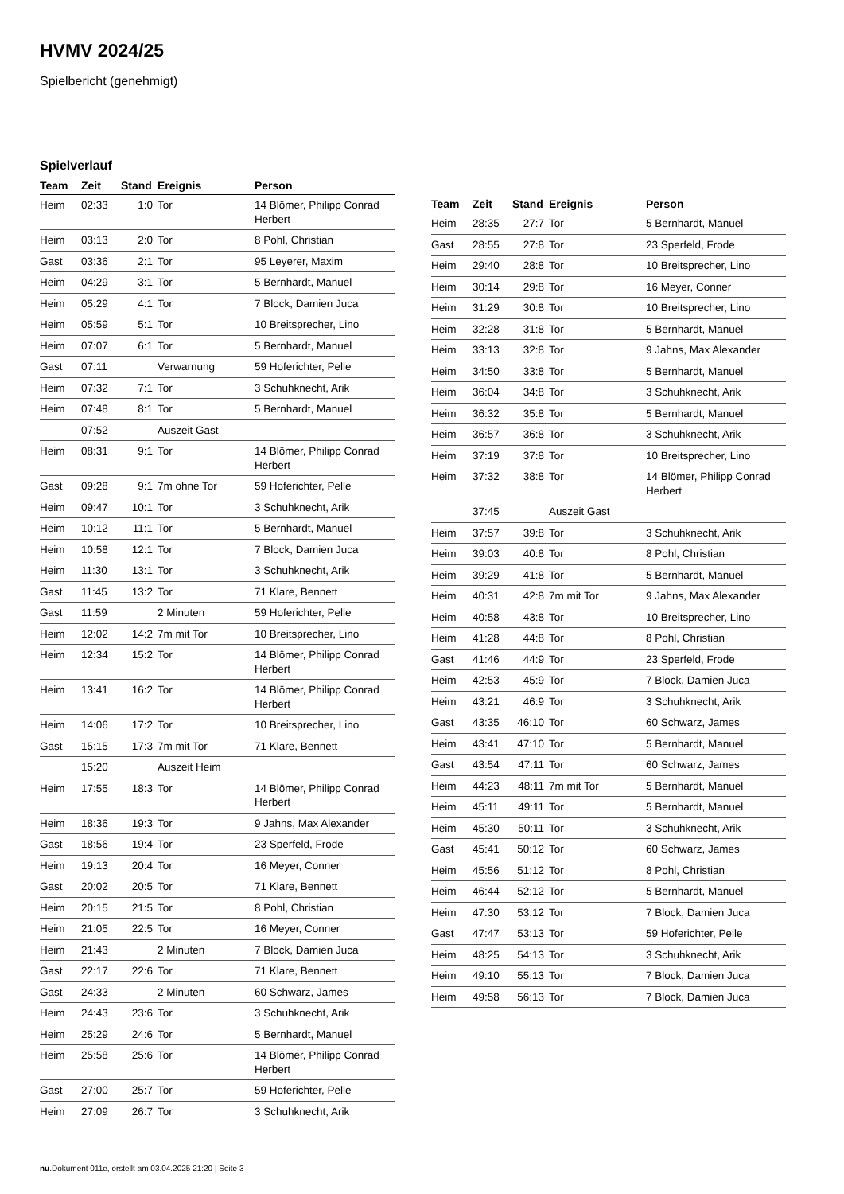HVMV 2024/25
Spielbericht (genehmigt)
Spielverlauf
| Team | Zeit | Stand | Ereignis | Person |
| --- | --- | --- | --- | --- |
| Heim | 02:33 | 1:0 | Tor | 14 Blömer, Philipp Conrad Herbert |
| Heim | 03:13 | 2:0 | Tor | 8 Pohl, Christian |
| Gast | 03:36 | 2:1 | Tor | 95 Leyerer, Maxim |
| Heim | 04:29 | 3:1 | Tor | 5 Bernhardt, Manuel |
| Heim | 05:29 | 4:1 | Tor | 7 Block, Damien Juca |
| Heim | 05:59 | 5:1 | Tor | 10 Breitsprecher, Lino |
| Heim | 07:07 | 6:1 | Tor | 5 Bernhardt, Manuel |
| Gast | 07:11 | | Verwarnung | 59 Hoferichter, Pelle |
| Heim | 07:32 | 7:1 | Tor | 3 Schuhknecht, Arik |
| Heim | 07:48 | 8:1 | Tor | 5 Bernhardt, Manuel |
| | 07:52 | | Auszeit Gast | |
| Heim | 08:31 | 9:1 | Tor | 14 Blömer, Philipp Conrad Herbert |
| Gast | 09:28 | 9:1 | 7m ohne Tor | 59 Hoferichter, Pelle |
| Heim | 09:47 | 10:1 | Tor | 3 Schuhknecht, Arik |
| Heim | 10:12 | 11:1 | Tor | 5 Bernhardt, Manuel |
| Heim | 10:58 | 12:1 | Tor | 7 Block, Damien Juca |
| Heim | 11:30 | 13:1 | Tor | 3 Schuhknecht, Arik |
| Gast | 11:45 | 13:2 | Tor | 71 Klare, Bennett |
| Gast | 11:59 | | 2 Minuten | 59 Hoferichter, Pelle |
| Heim | 12:02 | 14:2 | 7m mit Tor | 10 Breitsprecher, Lino |
| Heim | 12:34 | 15:2 | Tor | 14 Blömer, Philipp Conrad Herbert |
| Heim | 13:41 | 16:2 | Tor | 14 Blömer, Philipp Conrad Herbert |
| Heim | 14:06 | 17:2 | Tor | 10 Breitsprecher, Lino |
| Gast | 15:15 | 17:3 | 7m mit Tor | 71 Klare, Bennett |
| | 15:20 | | Auszeit Heim | |
| Heim | 17:55 | 18:3 | Tor | 14 Blömer, Philipp Conrad Herbert |
| Heim | 18:36 | 19:3 | Tor | 9 Jahns, Max Alexander |
| Gast | 18:56 | 19:4 | Tor | 23 Sperfeld, Frode |
| Heim | 19:13 | 20:4 | Tor | 16 Meyer, Conner |
| Gast | 20:02 | 20:5 | Tor | 71 Klare, Bennett |
| Heim | 20:15 | 21:5 | Tor | 8 Pohl, Christian |
| Heim | 21:05 | 22:5 | Tor | 16 Meyer, Conner |
| Heim | 21:43 | | 2 Minuten | 7 Block, Damien Juca |
| Gast | 22:17 | 22:6 | Tor | 71 Klare, Bennett |
| Gast | 24:33 | | 2 Minuten | 60 Schwarz, James |
| Heim | 24:43 | 23:6 | Tor | 3 Schuhknecht, Arik |
| Heim | 25:29 | 24:6 | Tor | 5 Bernhardt, Manuel |
| Heim | 25:58 | 25:6 | Tor | 14 Blömer, Philipp Conrad Herbert |
| Gast | 27:00 | 25:7 | Tor | 59 Hoferichter, Pelle |
| Heim | 27:09 | 26:7 | Tor | 3 Schuhknecht, Arik |
| Team | Zeit | Stand | Ereignis | Person |
| --- | --- | --- | --- | --- |
| Heim | 28:35 | 27:7 | Tor | 5 Bernhardt, Manuel |
| Gast | 28:55 | 27:8 | Tor | 23 Sperfeld, Frode |
| Heim | 29:40 | 28:8 | Tor | 10 Breitsprecher, Lino |
| Heim | 30:14 | 29:8 | Tor | 16 Meyer, Conner |
| Heim | 31:29 | 30:8 | Tor | 10 Breitsprecher, Lino |
| Heim | 32:28 | 31:8 | Tor | 5 Bernhardt, Manuel |
| Heim | 33:13 | 32:8 | Tor | 9 Jahns, Max Alexander |
| Heim | 34:50 | 33:8 | Tor | 5 Bernhardt, Manuel |
| Heim | 36:04 | 34:8 | Tor | 3 Schuhknecht, Arik |
| Heim | 36:32 | 35:8 | Tor | 5 Bernhardt, Manuel |
| Heim | 36:57 | 36:8 | Tor | 3 Schuhknecht, Arik |
| Heim | 37:19 | 37:8 | Tor | 10 Breitsprecher, Lino |
| Heim | 37:32 | 38:8 | Tor | 14 Blömer, Philipp Conrad Herbert |
| | 37:45 | | Auszeit Gast | |
| Heim | 37:57 | 39:8 | Tor | 3 Schuhknecht, Arik |
| Heim | 39:03 | 40:8 | Tor | 8 Pohl, Christian |
| Heim | 39:29 | 41:8 | Tor | 5 Bernhardt, Manuel |
| Heim | 40:31 | 42:8 | 7m mit Tor | 9 Jahns, Max Alexander |
| Heim | 40:58 | 43:8 | Tor | 10 Breitsprecher, Lino |
| Heim | 41:28 | 44:8 | Tor | 8 Pohl, Christian |
| Gast | 41:46 | 44:9 | Tor | 23 Sperfeld, Frode |
| Heim | 42:53 | 45:9 | Tor | 7 Block, Damien Juca |
| Heim | 43:21 | 46:9 | Tor | 3 Schuhknecht, Arik |
| Gast | 43:35 | 46:10 | Tor | 60 Schwarz, James |
| Heim | 43:41 | 47:10 | Tor | 5 Bernhardt, Manuel |
| Gast | 43:54 | 47:11 | Tor | 60 Schwarz, James |
| Heim | 44:23 | 48:11 | 7m mit Tor | 5 Bernhardt, Manuel |
| Heim | 45:11 | 49:11 | Tor | 5 Bernhardt, Manuel |
| Heim | 45:30 | 50:11 | Tor | 3 Schuhknecht, Arik |
| Gast | 45:41 | 50:12 | Tor | 60 Schwarz, James |
| Heim | 45:56 | 51:12 | Tor | 8 Pohl, Christian |
| Heim | 46:44 | 52:12 | Tor | 5 Bernhardt, Manuel |
| Heim | 47:30 | 53:12 | Tor | 7 Block, Damien Juca |
| Gast | 47:47 | 53:13 | Tor | 59 Hoferichter, Pelle |
| Heim | 48:25 | 54:13 | Tor | 3 Schuhknecht, Arik |
| Heim | 49:10 | 55:13 | Tor | 7 Block, Damien Juca |
| Heim | 49:58 | 56:13 | Tor | 7 Block, Damien Juca |
nu.Dokument 011e, erstellt am 03.04.2025 21:20 | Seite 3